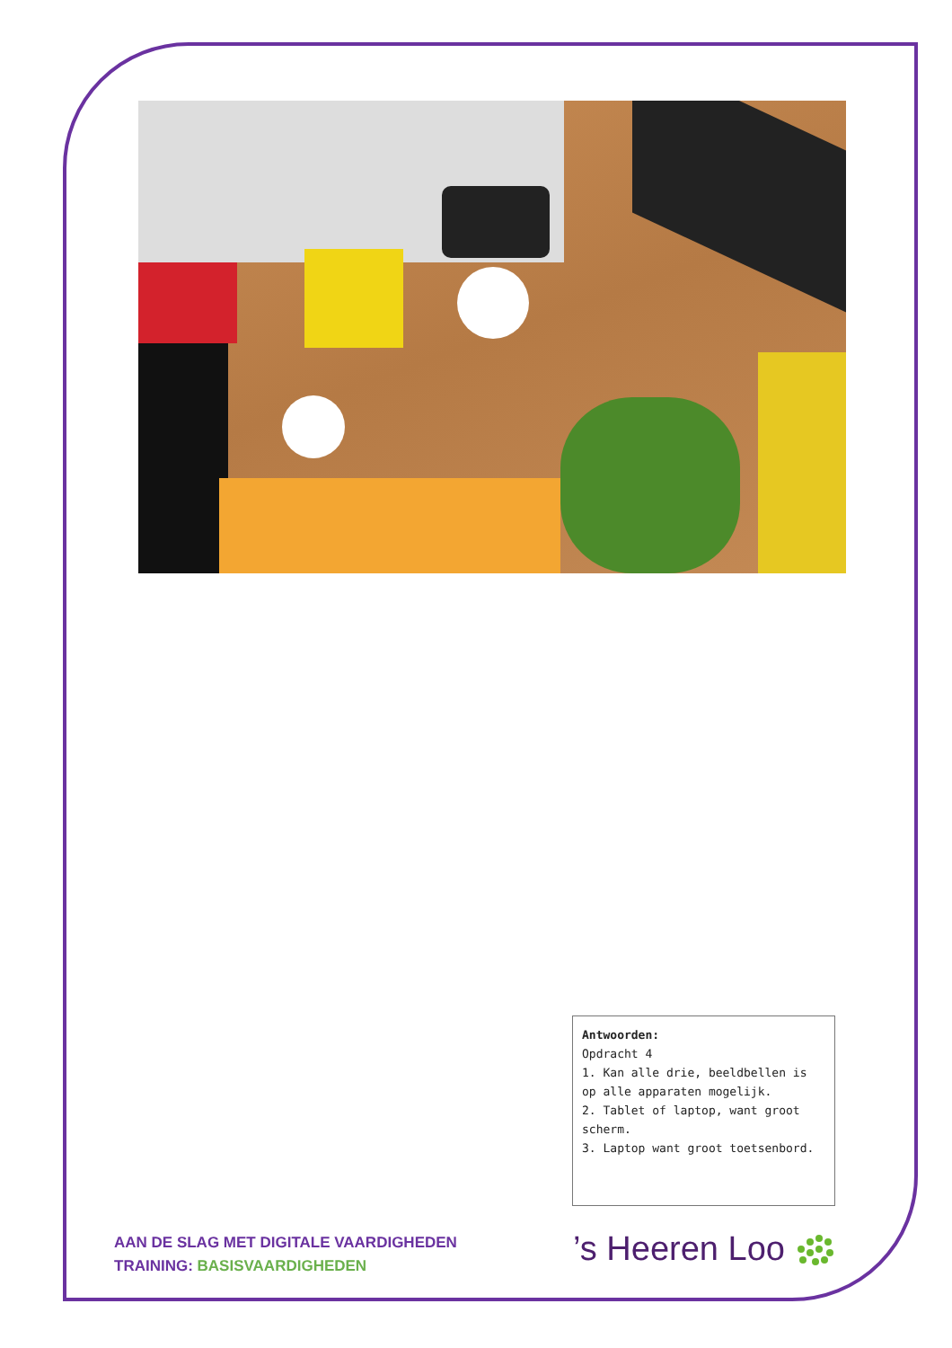Antwoorden:
Opdracht 4
1. Kan alle drie, beeldbellen is op alle apparaten mogelijk.
2. Tablet of laptop, want groot scherm.
3. Laptop want groot toetsenbord.
AAN DE SLAG MET DIGITALE VAARDIGHEDEN
TRAINING: BASISVAARDIGHEDEN
’s Heeren Loo